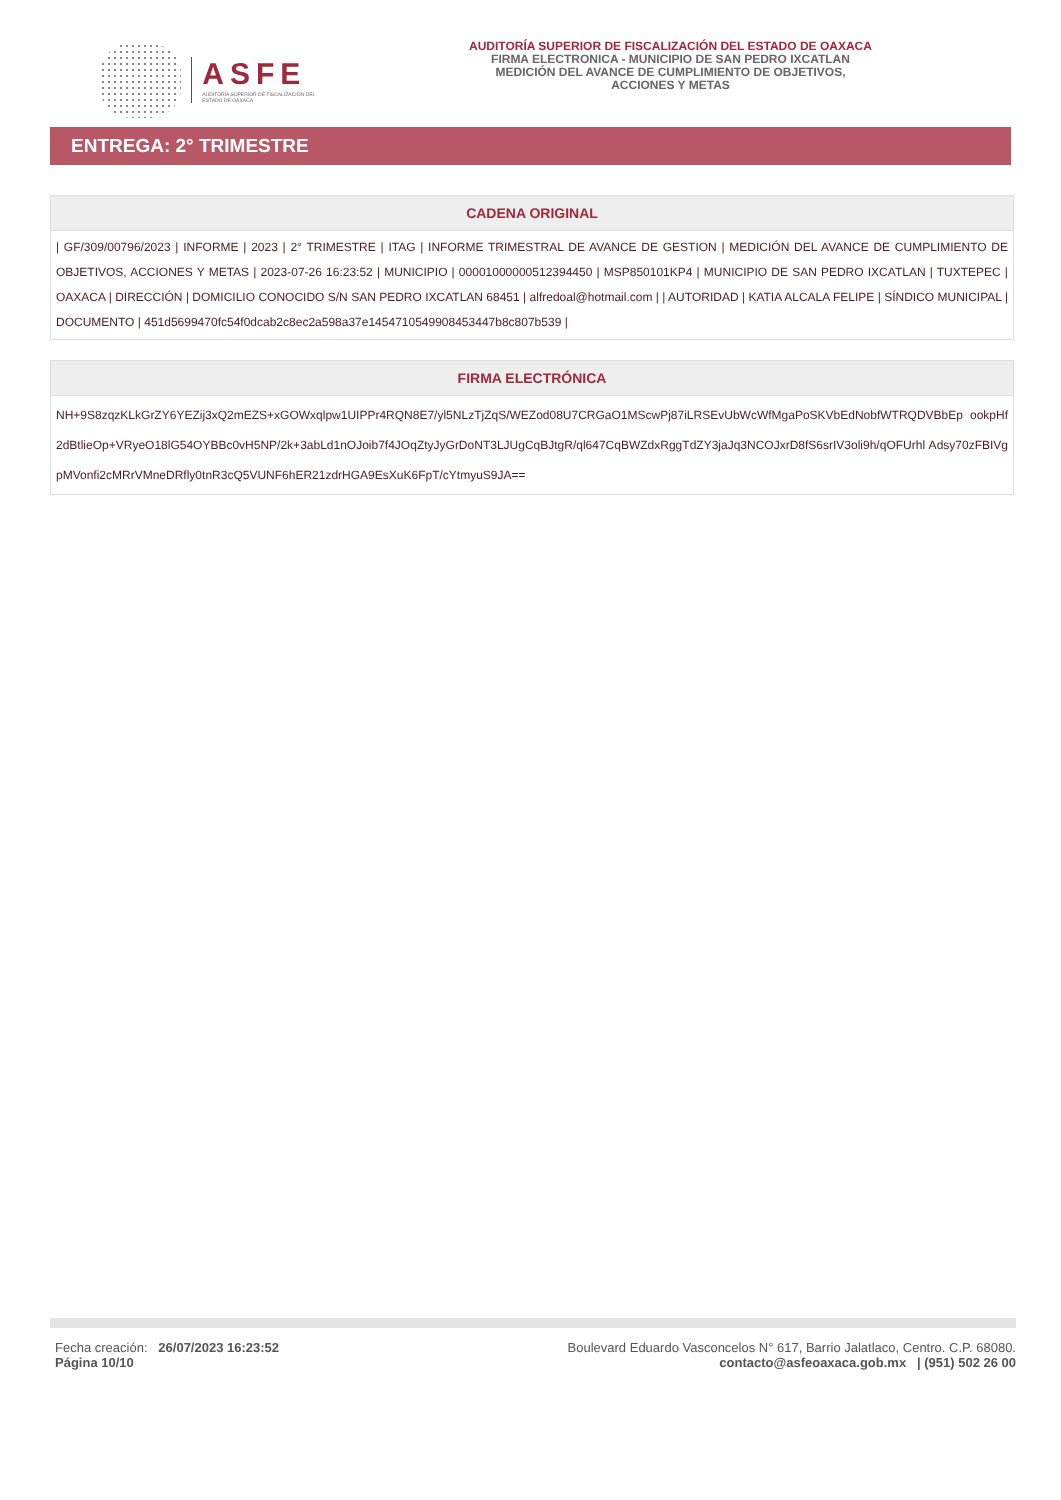ASFE
AUDITORÍA SUPERIOR DE FISCALIZACIÓN DEL ESTADO DE OAXACA
AUDITORÍA SUPERIOR DE FISCALIZACIÓN DEL ESTADO DE OAXACA
FIRMA ELECTRONICA - MUNICIPIO DE SAN PEDRO IXCATLAN
MEDICIÓN DEL AVANCE DE CUMPLIMIENTO DE OBJETIVOS,
ACCIONES Y METAS
ENTREGA: 2° TRIMESTRE
| CADENA ORIGINAL |
| --- |
| / GF/309/00796/2023 / INFORME / 2023 / 2° TRIMESTRE / ITAG / INFORME TRIMESTRAL DE AVANCE DE GESTION / MEDICIÓN DEL AVANCE DE CUMPLIMIENTO DE OBJETIVOS, ACCIONES Y METAS / 2023-07-26 16:23:52 / MUNICIPIO / 00001000000512394450 / MSP850101KP4 / MUNICIPIO DE SAN PEDRO IXCATLAN / TUXTEPEC / OAXACA / DIRECCIÓN / DOMICILIO CONOCIDO S/N SAN PEDRO IXCATLAN 68451 / alfredoal@hotmail.com / / AUTORIDAD / KATIA ALCALA FELIPE / SÍNDICO MUNICIPAL / DOCUMENTO / 451d5699470fc54f0dcab2c8ec2a598a37e1454710549908453447b8c807b539 / |
| FIRMA ELECTRÓNICA |
| --- |
| NH+9S8zqzKLkGrZY6YEZij3xQ2mEZS+xGOWxqlpw1UIPPr4RQN8E7/yl5NLzTjZqS/WEZod08U7CRGaO1MScwPj87iLRSEvUbWcWfMgaPoSKVbEdNobfWTRQDVBbEp ookpHf2dBtlieOp+VRyeO18lG54OYBBc0vH5NP/2k+3abLd1nOJoib7f4JOqZtyJyGrDoNT3LJUgCqBJtgR/ql647CqBWZdxRggTdZY3jaJq3NCOJxrD8fS6srIV3oli9h/qOFUrhl Adsy70zFBIVgpMVonfi2cMRrVMneDRfly0tnR3cQ5VUNF6hER21zdrHGA9EsXuK6FpT/cYtmyuS9JA== |
Fecha creación: 26/07/2023 16:23:52
Página 10/10
Boulevard Eduardo Vasconcelos N° 617, Barrio Jalatlaco, Centro. C.P. 68080.
contacto@asfeoaxaca.gob.mx | (951) 502 26 00